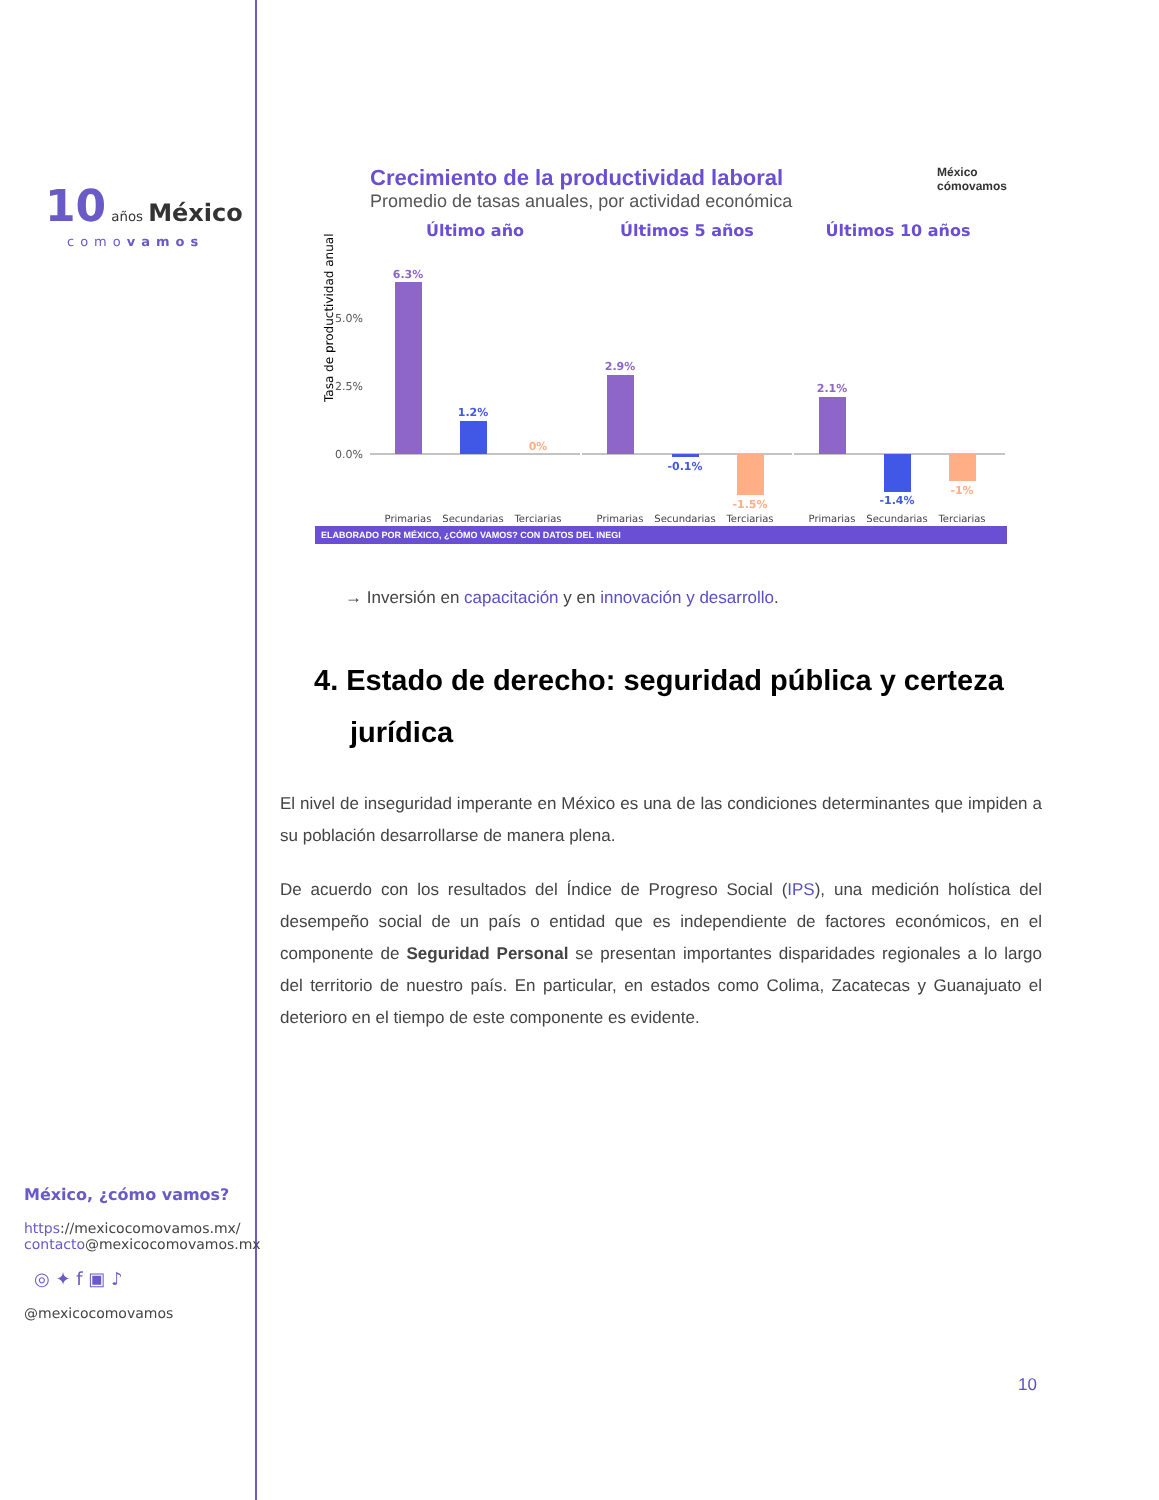10 años México
comovamos
México, ¿cómo vamos?
https://mexicocomovamos.mx/
contacto@mexicocomovamos.mx
◎ ✦ f ▣ ♪
@mexicocomovamos
Crecimiento de la productividad laboral México
cómovamos
Promedio de tasas anuales, por actividad económica
Último año
Últimos 5 años
Últimos 10 años
Tasa de productividad anual
5.0%
2.5%
0.0%
6.3%
1.2%
0%
2.9%
-0.1%
-1.5%
2.1%
-1.4%
-1%
Primarias
Secundarias
Terciarias
Primarias
Secundarias
Terciarias
Primarias
Secundarias
Terciarias
ELABORADO POR MÉXICO, ¿CÓMO VAMOS? CON DATOS DEL INEGI
→ Inversión en capacitación y en innovación y desarrollo.
4. Estado de derecho: seguridad pública y certeza jurídica
El nivel de inseguridad imperante en México es una de las condiciones determinantes que impiden a su población desarrollarse de manera plena.
De acuerdo con los resultados del Índice de Progreso Social (IPS), una medición holística del desempeño social de un país o entidad que es independiente de factores económicos, en el componente de Seguridad Personal se presentan importantes disparidades regionales a lo largo del territorio de nuestro país. En particular, en estados como Colima, Zacatecas y Guanajuato el deterioro en el tiempo de este componente es evidente.
10